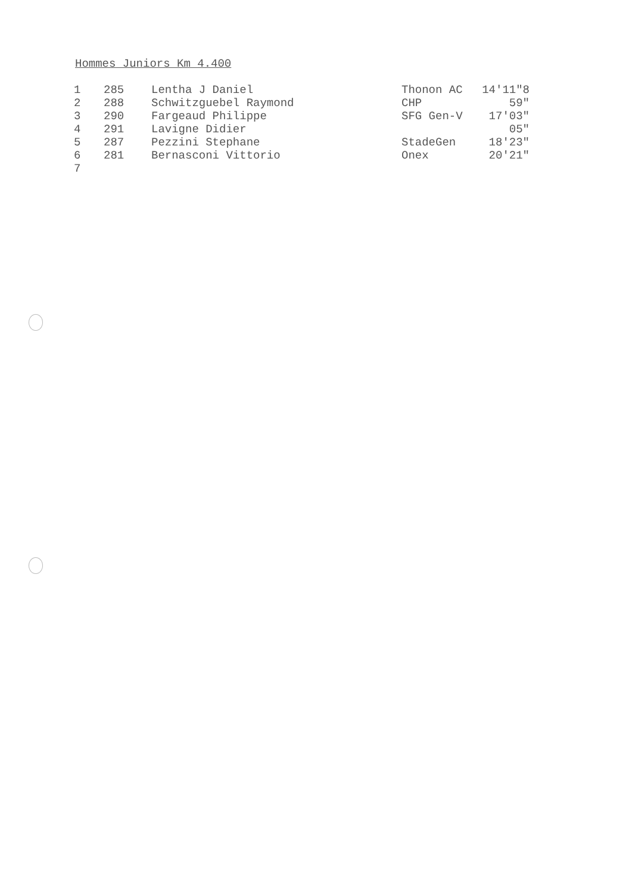Hommes Juniors Km 4.400
| 1 | 285 | Lentha J Daniel | Thonon AC | 14'11"8 |
| 2 | 288 | Schwitzguebel Raymond | CHP | 59" |
| 3 | 290 | Fargeaud Philippe | SFG Gen-V | 17'03" |
| 4 | 291 | Lavigne Didier | | 05" |
| 5 | 287 | Pezzini Stephane | StadeGen | 18'23" |
| 6 | 281 | Bernasconi Vittorio | Onex | 20'21" |
| 7 | | | | |